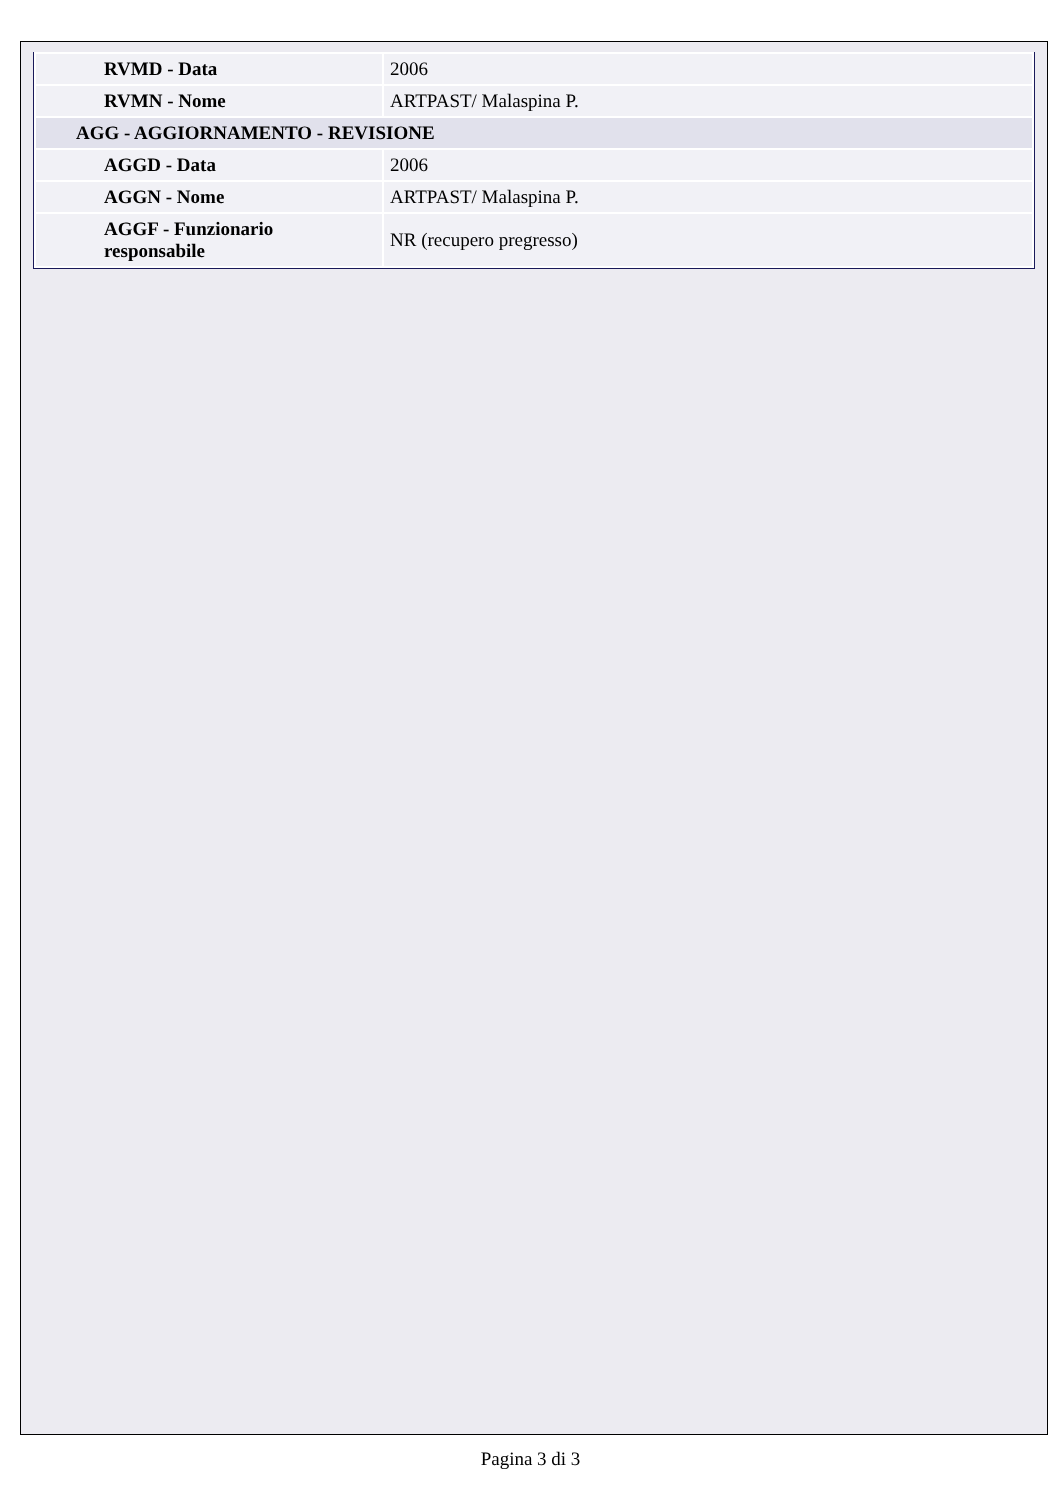| RVMD - Data | 2006 |
| RVMN - Nome | ARTPAST/ Malaspina P. |
| AGG - AGGIORNAMENTO - REVISIONE | |
| AGGD - Data | 2006 |
| AGGN - Nome | ARTPAST/ Malaspina P. |
| AGGF - Funzionario responsabile | NR (recupero pregresso) |
Pagina 3 di 3